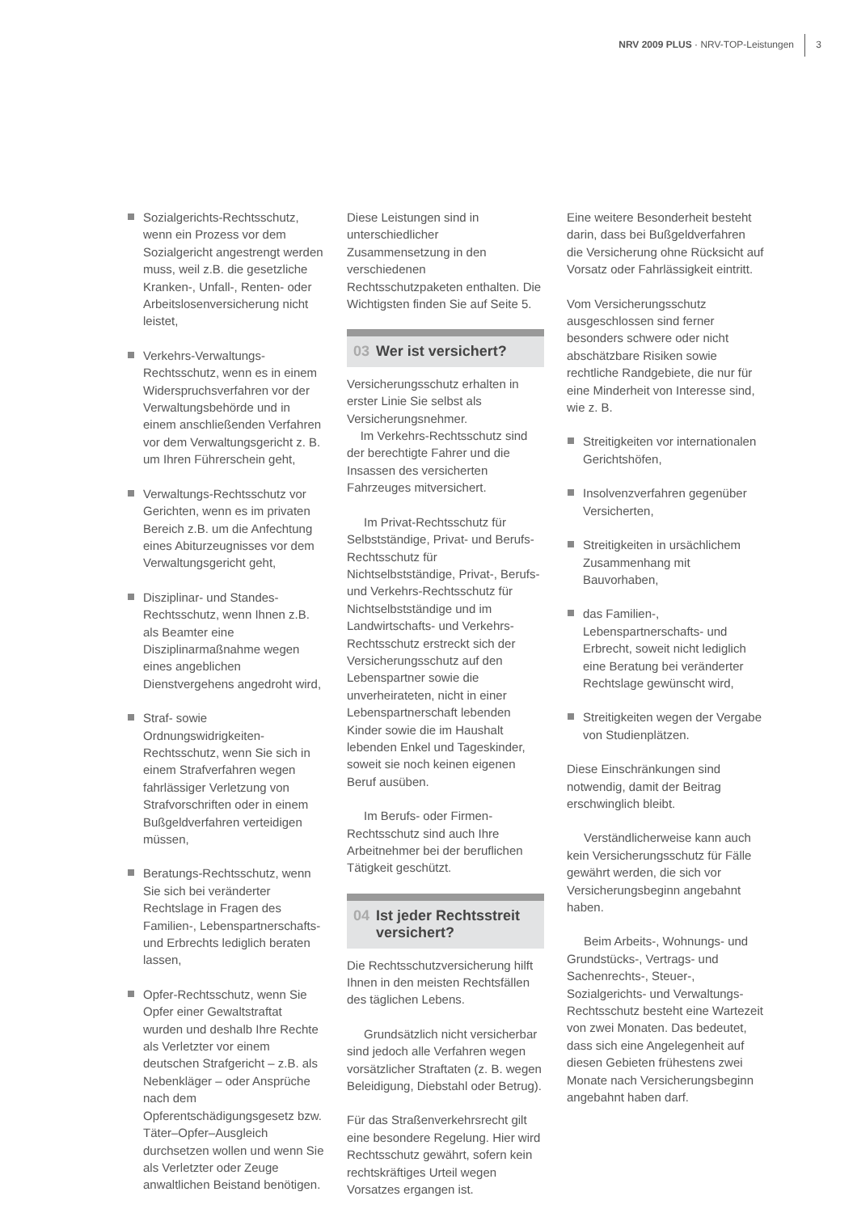NRV 2009 PLUS · NRV-TOP-Leistungen
3
Sozialgerichts-Rechtsschutz, wenn ein Prozess vor dem Sozialgericht angestrengt werden muss, weil z.B. die gesetzliche Kranken-, Unfall-, Renten- oder Arbeitslosenversicherung nicht leistet,
Verkehrs-Verwaltungs-Rechtsschutz, wenn es in einem Widerspruchsverfahren vor der Verwaltungsbehörde und in einem anschließenden Verfahren vor dem Verwaltungsgericht z. B. um Ihren Führerschein geht,
Verwaltungs-Rechtsschutz vor Gerichten, wenn es im privaten Bereich z.B. um die Anfechtung eines Abiturzeugnisses vor dem Verwaltungsgericht geht,
Disziplinar- und Standes-Rechtsschutz, wenn Ihnen z.B. als Beamter eine Disziplinarmaßnahme wegen eines angeblichen Dienstvergehens angedroht wird,
Straf- sowie Ordnungswidrigkeiten-Rechtsschutz, wenn Sie sich in einem Strafverfahren wegen fahrlässiger Verletzung von Strafvorschriften oder in einem Bußgeldverfahren verteidigen müssen,
Beratungs-Rechtsschutz, wenn Sie sich bei veränderter Rechtslage in Fragen des Familien-, Lebenspartnerschafts- und Erbrechts lediglich beraten lassen,
Opfer-Rechtsschutz, wenn Sie Opfer einer Gewaltstraftat wurden und deshalb Ihre Rechte als Verletzter vor einem deutschen Strafgericht – z.B. als Nebenkläger – oder Ansprüche nach dem Opferentschädigungsgesetz bzw. Täter–Opfer–Ausgleich durchsetzen wollen und wenn Sie als Verletzter oder Zeuge anwaltlichen Beistand benötigen.
Diese Leistungen sind in unterschiedlicher Zusammensetzung in den verschiedenen Rechtsschutzpaketen enthalten. Die Wichtigsten finden Sie auf Seite 5.
03 Wer ist versichert?
Versicherungsschutz erhalten in erster Linie Sie selbst als Versicherungsnehmer.
Im Verkehrs-Rechtsschutz sind der berechtigte Fahrer und die Insassen des versicherten Fahrzeuges mitversichert.
Im Privat-Rechtsschutz für Selbstständige, Privat- und Berufs-Rechtsschutz für Nichtselbstständige, Privat-, Berufs- und Verkehrs-Rechtsschutz für Nichtselbstständige und im Landwirtschafts- und Verkehrs-Rechtsschutz erstreckt sich der Versicherungsschutz auf den Lebenspartner sowie die unverheirateten, nicht in einer Lebenspartnerschaft lebenden Kinder sowie die im Haushalt lebenden Enkel und Tageskinder, soweit sie noch keinen eigenen Beruf ausüben.
Im Berufs- oder Firmen-Rechtsschutz sind auch Ihre Arbeitnehmer bei der beruflichen Tätigkeit geschützt.
04 Ist jeder Rechtsstreit versichert?
Die Rechtsschutzversicherung hilft Ihnen in den meisten Rechtsfällen des täglichen Lebens.
Grundsätzlich nicht versicherbar sind jedoch alle Verfahren wegen vorsätzlicher Straftaten (z. B. wegen Beleidigung, Diebstahl oder Betrug).
Für das Straßenverkehrsrecht gilt eine besondere Regelung. Hier wird Rechtsschutz gewährt, sofern kein rechtskräftiges Urteil wegen Vorsatzes ergangen ist.
Eine weitere Besonderheit besteht darin, dass bei Bußgeldverfahren die Versicherung ohne Rücksicht auf Vorsatz oder Fahrlässigkeit eintritt.
Vom Versicherungsschutz ausgeschlossen sind ferner besonders schwere oder nicht abschätzbare Risiken sowie rechtliche Randgebiete, die nur für eine Minderheit von Interesse sind, wie z. B.
Streitigkeiten vor internationalen Gerichtshöfen,
Insolvenzverfahren gegenüber Versicherten,
Streitigkeiten in ursächlichem Zusammenhang mit Bauvorhaben,
das Familien-, Lebenspartnerschafts- und Erbrecht, soweit nicht lediglich eine Beratung bei veränderter Rechtslage gewünscht wird,
Streitigkeiten wegen der Vergabe von Studienplätzen.
Diese Einschränkungen sind notwendig, damit der Beitrag erschwinglich bleibt.
Verständlicherweise kann auch kein Versicherungsschutz für Fälle gewährt werden, die sich vor Versicherungsbeginn angebahnt haben.
Beim Arbeits-, Wohnungs- und Grundstücks-, Vertrags- und Sachenrechts-, Steuer-, Sozialgerichts- und Verwaltungs-Rechtsschutz besteht eine Wartezeit von zwei Monaten. Das bedeutet, dass sich eine Angelegenheit auf diesen Gebieten frühestens zwei Monate nach Versicherungsbeginn angebahnt haben darf.